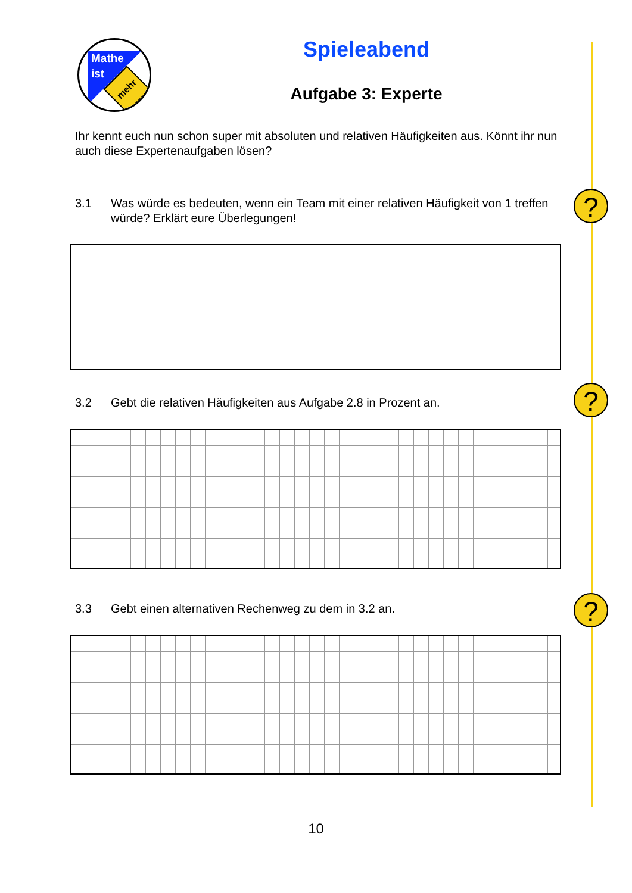Mathe
ist
mehr
Spieleabend
Aufgabe 3: Experte
Ihr kennt euch nun schon super mit absoluten und relativen Häufigkeiten aus. Könnt ihr nun auch diese Expertenaufgaben lösen?
?
3.1 Was würde es bedeuten, wenn ein Team mit einer relativen Häufigkeit von 1 treffen würde? Erklärt eure Überlegungen!
?
3.2 Gebt die relativen Häufigkeiten aus Aufgabe 2.8 in Prozent an.
?
3.3 Gebt einen alternativen Rechenweg zu dem in 3.2 an.
10